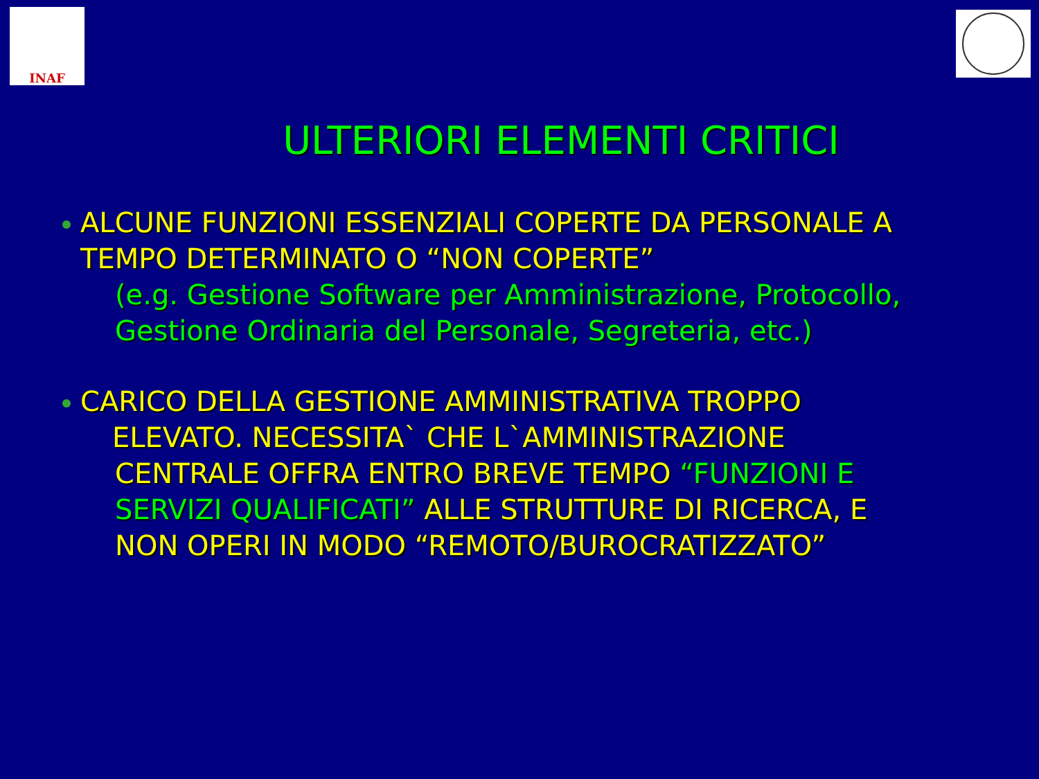INAF
ULTERIORI ELEMENTI CRITICI
ALCUNE FUNZIONI ESSENZIALI COPERTE DA PERSONALE A
TEMPO DETERMINATO O “NON COPERTE”
(e.g. Gestione Software per Amministrazione, Protocollo,
Gestione Ordinaria del Personale, Segreteria, etc.)
CARICO DELLA GESTIONE AMMINISTRATIVA TROPPO
ELEVATO. NECESSITA` CHE L`AMMINISTRAZIONE
CENTRALE OFFRA ENTRO BREVE TEMPO “FUNZIONI E
SERVIZI QUALIFICATI” ALLE STRUTTURE DI RICERCA, E
NON OPERI IN MODO “REMOTO/BUROCRATIZZATO”